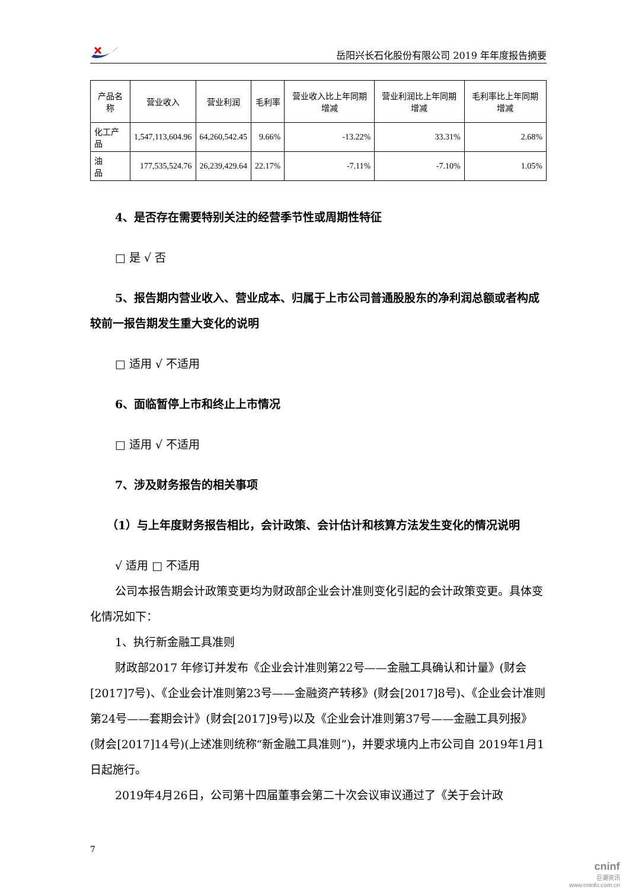岳阳兴长石化股份有限公司 2019 年年度报告摘要
| 产品名称 | 营业收入 | 营业利润 | 毛利率 | 营业收入比上年同期增减 | 营业利润比上年同期增减 | 毛利率比上年同期增减 |
| --- | --- | --- | --- | --- | --- | --- |
| 化工产品 | 1,547,113,604.96 | 64,260,542.45 | 9.66% | -13.22% | 33.31% | 2.68% |
| 油 品 | 177,535,524.76 | 26,239,429.64 | 22.17% | -7.11% | -7.10% | 1.05% |
4、是否存在需要特别关注的经营季节性或周期性特征
□ 是 √ 否
5、报告期内营业收入、营业成本、归属于上市公司普通股股东的净利润总额或者构成较前一报告期发生重大变化的说明
□ 适用 √ 不适用
6、面临暂停上市和终止上市情况
□ 适用 √ 不适用
7、涉及财务报告的相关事项
（1）与上年度财务报告相比，会计政策、会计估计和核算方法发生变化的情况说明
√ 适用 □ 不适用
公司本报告期会计政策变更均为财政部企业会计准则变化引起的会计政策变更。具体变化情况如下：
1、执行新金融工具准则
财政部2017 年修订并发布《企业会计准则第22号——金融工具确认和计量》(财会[2017]7号)、《企业会计准则第23号——金融资产转移》(财会[2017]8号)、《企业会计准则第24号——套期会计》(财会[2017]9号)以及《企业会计准则第37号——金融工具列报》(财会[2017]14号)(上述准则统称“新金融工具准则”)，并要求境内上市公司自 2019年1月1日起施行。
2019年4月26日，公司第十四届董事会第二十次会议审议通过了《关于会计政
7
cninf
巨潮资讯
www.cninfo.com.cn